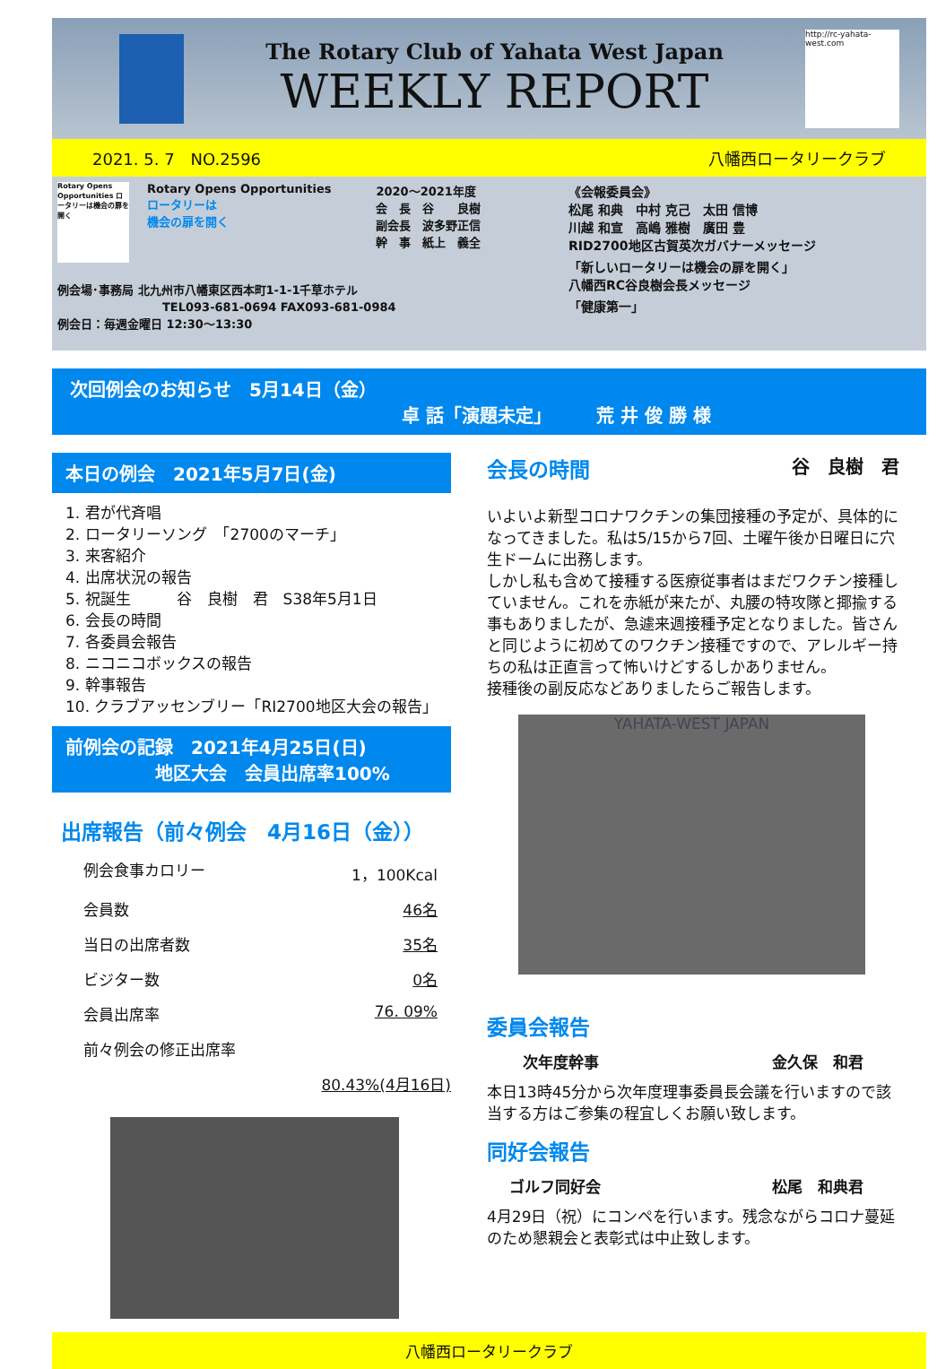The Rotary Club of Yahata West Japan
WEEKLY REPORT
http://rc-yahata-west.com
2021. 5. 7　NO.2596 八幡西ロータリークラブ
Rotary Opens Opportunities ロータリーは機会の扉を開く
Rotary Opens Opportunities
ロータリーは
機会の扉を開く
2020～2021年度
会　長　谷　　良樹
副会長　波多野正信
幹　事　紙上　義全
例会場･事務局 北九州市八幡東区西本町1-1-1千草ホテル
　　　　　　　　　TEL093-681-0694 FAX093-681-0984
例会日：毎週金曜日 12:30～13:30
《会報委員会》
松尾 和典　中村 克己　太田 信博
川越 和宣　高嶋 雅樹　廣田 豊
RID2700地区古賀英次ガバナーメッセージ
「新しいロータリーは機会の扉を開く」
八幡西RC谷良樹会長メッセージ
「健康第一」
次回例会のお知らせ　5月14日（金）
卓 話「演題未定」　　　荒 井 俊 勝 様
本日の例会　2021年5月7日(金)
1. 君が代斉唱
2. ロータリーソング　「2700のマーチ」
3. 来客紹介
4. 出席状況の報告
5. 祝誕生　　　谷　良樹　君　S38年5月1日
6. 会長の時間
7. 各委員会報告
8. ニコニコボックスの報告
9. 幹事報告
10. クラブアッセンブリー「RI2700地区大会の報告」
前例会の記録　2021年4月25日(日)
　　　　　地区大会　会員出席率100%
出席報告（前々例会　4月16日（金））
例会食事カロリー 1，100Kcal
会員数 46名
当日の出席者数 35名
ビジター数 0名
会員出席率 76. 09%
前々例会の修正出席率
80.43%(4月16日)
会長の時間 谷　良樹　君
いよいよ新型コロナワクチンの集団接種の予定が、具体的になってきました。私は5/15から7回、土曜午後か日曜日に穴生ドームに出務します。
しかし私も含めて接種する医療従事者はまだワクチン接種していません。これを赤紙が来たが、丸腰の特攻隊と揶揄する事もありましたが、急遽来週接種予定となりました。皆さんと同じように初めてのワクチン接種ですので、アレルギー持ちの私は正直言って怖いけどするしかありません。
接種後の副反応などありましたらご報告します。
YAHATA-WEST JAPAN
委員会報告
次年度幹事 金久保　和君
本日13時45分から次年度理事委員長会議を行いますので該当する方はご参集の程宜しくお願い致します。
同好会報告
ゴルフ同好会 松尾　和典君
4月29日（祝）にコンペを行います。残念ながらコロナ蔓延のため懇親会と表彰式は中止致します。
八幡西ロータリークラブ